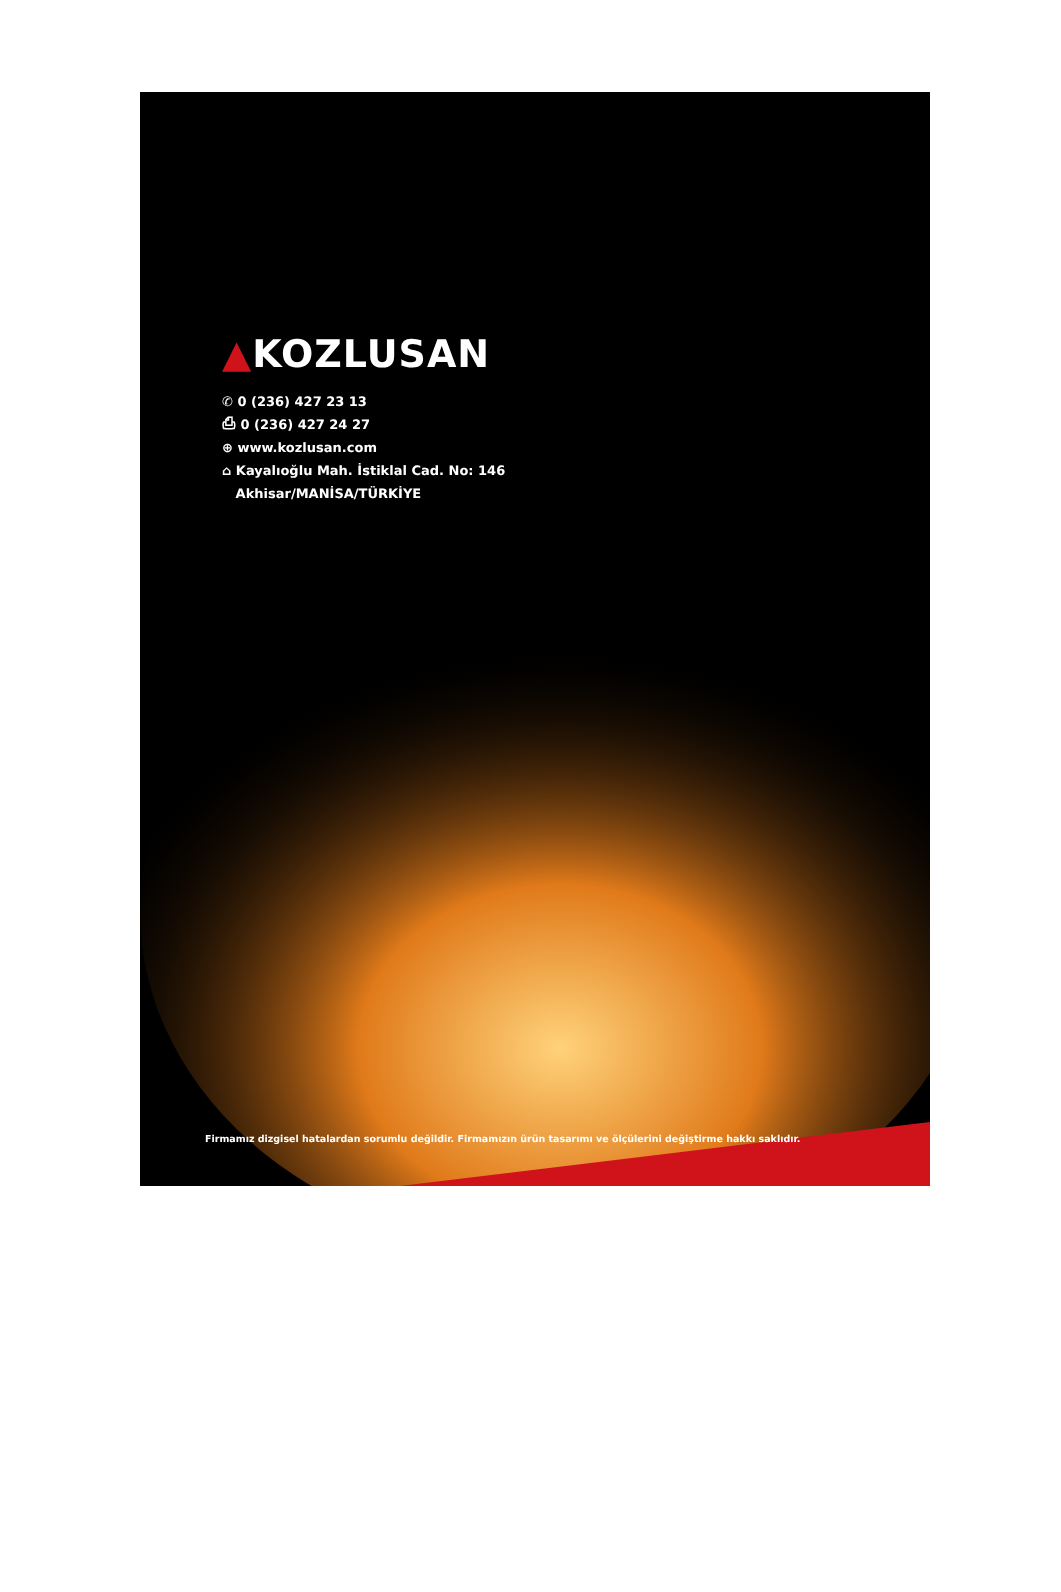▲KOZLUSAN
✆ 0 (236) 427 23 13
⎙ 0 (236) 427 24 27
⊕ www.kozlusan.com
⌂ Kayalıoğlu Mah. İstiklal Cad. No: 146
Akhisar/MANİSA/TÜRKİYE
Firmamız dizgisel hatalardan sorumlu değildir. Firmamızın ürün tasarımı ve ölçülerini değiştirme hakkı saklıdır.